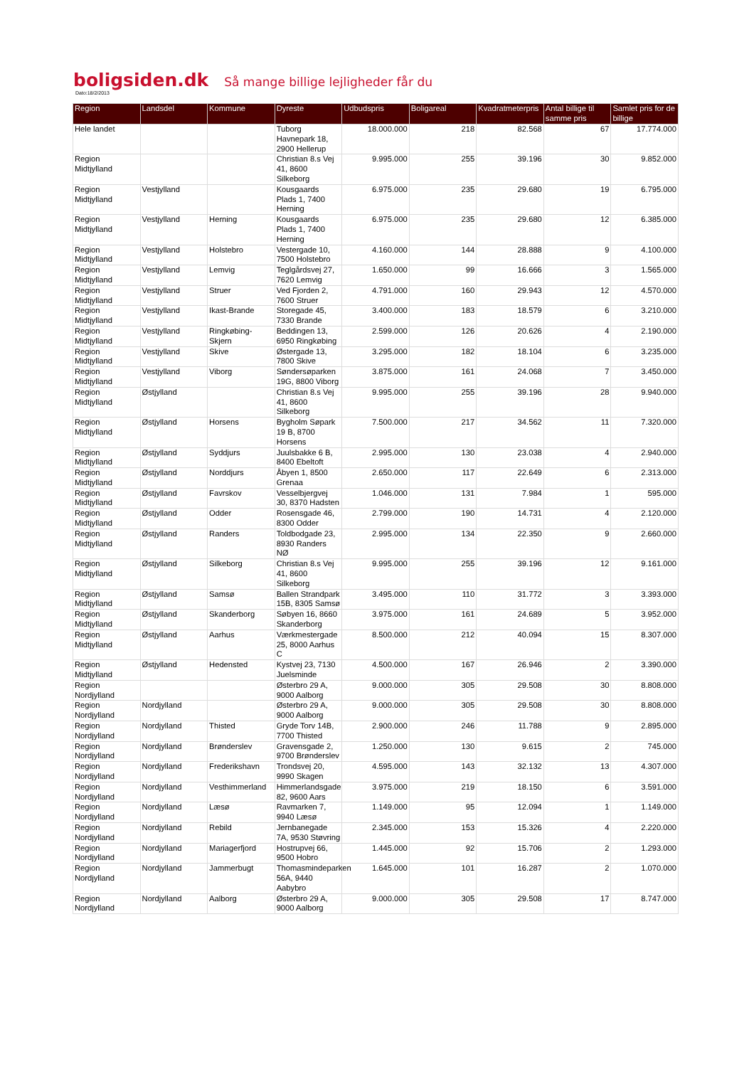boligsiden.dk Så mange billige lejligheder får du
Dato:18/2/2013
| Region | Landsdel | Kommune | Dyreste | Udbudspris | Boligareal | Kvadratmeterpris | Antal billige til samme pris | Samlet pris for de billige |
| --- | --- | --- | --- | --- | --- | --- | --- | --- |
| Hele landet | | | Tuborg Havnepark 18, 2900 Hellerup | 18.000.000 | 218 | 82.568 | 67 | 17.774.000 |
| Region Midtjylland | | | Christian 8.s Vej 41, 8600 Silkeborg | 9.995.000 | 255 | 39.196 | 30 | 9.852.000 |
| Region Midtjylland | Vestjylland | | Kousgaards Plads 1, 7400 Herning | 6.975.000 | 235 | 29.680 | 19 | 6.795.000 |
| Region Midtjylland | Vestjylland | Herning | Kousgaards Plads 1, 7400 Herning | 6.975.000 | 235 | 29.680 | 12 | 6.385.000 |
| Region Midtjylland | Vestjylland | Holstebro | Vestergade 10, 7500 Holstebro | 4.160.000 | 144 | 28.888 | 9 | 4.100.000 |
| Region Midtjylland | Vestjylland | Lemvig | Teglgårdsvej 27, 7620 Lemvig | 1.650.000 | 99 | 16.666 | 3 | 1.565.000 |
| Region Midtjylland | Vestjylland | Struer | Ved Fjorden 2, 7600 Struer | 4.791.000 | 160 | 29.943 | 12 | 4.570.000 |
| Region Midtjylland | Vestjylland | Ikast-Brande | Storegade 45, 7330 Brande | 3.400.000 | 183 | 18.579 | 6 | 3.210.000 |
| Region Midtjylland | Vestjylland | Ringkøbing-Skjern | Beddingen 13, 6950 Ringkøbing | 2.599.000 | 126 | 20.626 | 4 | 2.190.000 |
| Region Midtjylland | Vestjylland | Skive | Østergade 13, 7800 Skive | 3.295.000 | 182 | 18.104 | 6 | 3.235.000 |
| Region Midtjylland | Vestjylland | Viborg | Søndersøparken 19G, 8800 Viborg | 3.875.000 | 161 | 24.068 | 7 | 3.450.000 |
| Region Midtjylland | Østjylland | | Christian 8.s Vej 41, 8600 Silkeborg | 9.995.000 | 255 | 39.196 | 28 | 9.940.000 |
| Region Midtjylland | Østjylland | Horsens | Bygholm Søpark 19 B, 8700 Horsens | 7.500.000 | 217 | 34.562 | 11 | 7.320.000 |
| Region Midtjylland | Østjylland | Syddjurs | Juulsbakke 6 B, 8400 Ebeltoft | 2.995.000 | 130 | 23.038 | 4 | 2.940.000 |
| Region Midtjylland | Østjylland | Norddjurs | Åbyen 1, 8500 Grenaa | 2.650.000 | 117 | 22.649 | 6 | 2.313.000 |
| Region Midtjylland | Østjylland | Favrskov | Vesselbjergvej 30, 8370 Hadsten | 1.046.000 | 131 | 7.984 | 1 | 595.000 |
| Region Midtjylland | Østjylland | Odder | Rosensgade 46, 8300 Odder | 2.799.000 | 190 | 14.731 | 4 | 2.120.000 |
| Region Midtjylland | Østjylland | Randers | Toldbodgade 23, 8930 Randers NØ | 2.995.000 | 134 | 22.350 | 9 | 2.660.000 |
| Region Midtjylland | Østjylland | Silkeborg | Christian 8.s Vej 41, 8600 Silkeborg | 9.995.000 | 255 | 39.196 | 12 | 9.161.000 |
| Region Midtjylland | Østjylland | Samsø | Ballen Strandpark 15B, 8305 Samsø | 3.495.000 | 110 | 31.772 | 3 | 3.393.000 |
| Region Midtjylland | Østjylland | Skanderborg | Søbyen 16, 8660 Skanderborg | 3.975.000 | 161 | 24.689 | 5 | 3.952.000 |
| Region Midtjylland | Østjylland | Aarhus | Værkmestergade 25, 8000 Aarhus C | 8.500.000 | 212 | 40.094 | 15 | 8.307.000 |
| Region Midtjylland | Østjylland | Hedensted | Kystvej 23, 7130 Juelsminde | 4.500.000 | 167 | 26.946 | 2 | 3.390.000 |
| Region Nordjylland | | | Østerbro 29 A, 9000 Aalborg | 9.000.000 | 305 | 29.508 | 30 | 8.808.000 |
| Region Nordjylland | Nordjylland | | Østerbro 29 A, 9000 Aalborg | 9.000.000 | 305 | 29.508 | 30 | 8.808.000 |
| Region Nordjylland | Nordjylland | Thisted | Gryde Torv 14B, 7700 Thisted | 2.900.000 | 246 | 11.788 | 9 | 2.895.000 |
| Region Nordjylland | Nordjylland | Brønderslev | Gravensgade 2, 9700 Brønderslev | 1.250.000 | 130 | 9.615 | 2 | 745.000 |
| Region Nordjylland | Nordjylland | Frederikshavn | Trondsvej 20, 9990 Skagen | 4.595.000 | 143 | 32.132 | 13 | 4.307.000 |
| Region Nordjylland | Nordjylland | Vesthimmerland | Himmerlandsgade 82, 9600 Aars | 3.975.000 | 219 | 18.150 | 6 | 3.591.000 |
| Region Nordjylland | Nordjylland | Læsø | Ravmarken 7, 9940 Læsø | 1.149.000 | 95 | 12.094 | 1 | 1.149.000 |
| Region Nordjylland | Nordjylland | Rebild | Jernbanegade 7A, 9530 Støvring | 2.345.000 | 153 | 15.326 | 4 | 2.220.000 |
| Region Nordjylland | Nordjylland | Mariagerfjord | Hostrupvej 66, 9500 Hobro | 1.445.000 | 92 | 15.706 | 2 | 1.293.000 |
| Region Nordjylland | Nordjylland | Jammerbugt | Thomasmindeparken 56A, 9440 Aabybro | 1.645.000 | 101 | 16.287 | 2 | 1.070.000 |
| Region Nordjylland | Nordjylland | Aalborg | Østerbro 29 A, 9000 Aalborg | 9.000.000 | 305 | 29.508 | 17 | 8.747.000 |